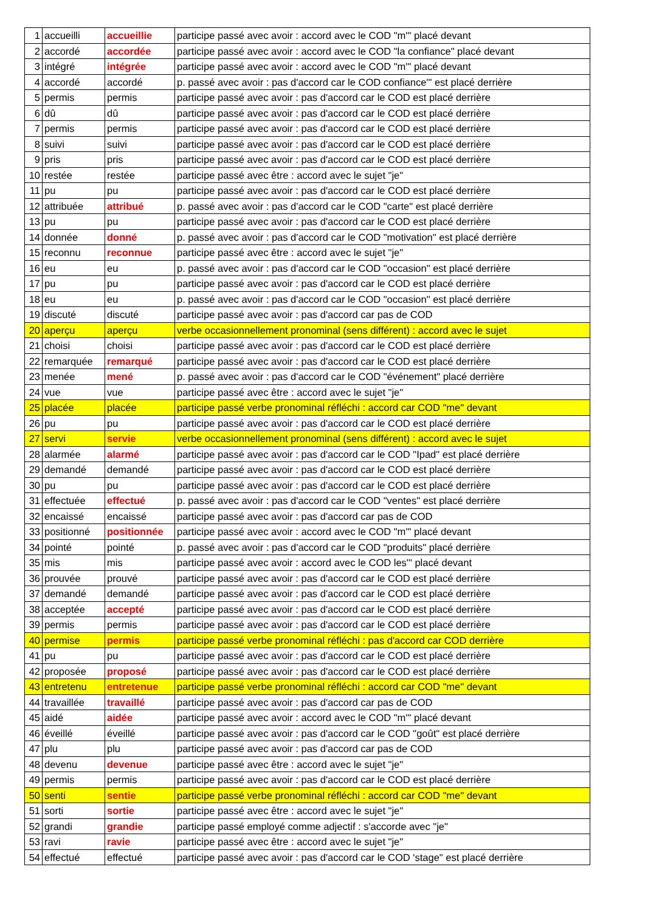| 1 | accueilli | accueillie | participe passé avec avoir : accord avec le COD "m'" placé devant |
| 2 | accordé | accordée | participe passé avec avoir : accord avec le COD "la confiance" placé devant |
| 3 | intégré | intégrée | participe passé avec avoir : accord avec le COD "m'" placé devant |
| 4 | accordé | accordé | p. passé avec avoir : pas d'accord car le COD confiance'" est placé derrière |
| 5 | permis | permis | participe passé avec avoir : pas d'accord car le COD est placé derrière |
| 6 | dû | dû | participe passé avec avoir : pas d'accord car le COD est placé derrière |
| 7 | permis | permis | participe passé avec avoir : pas d'accord car le COD est placé derrière |
| 8 | suivi | suivi | participe passé avec avoir : pas d'accord car le COD est placé derrière |
| 9 | pris | pris | participe passé avec avoir : pas d'accord car le COD est placé derrière |
| 10 | restée | restée | participe passé avec être : accord avec le sujet "je" |
| 11 | pu | pu | participe passé avec avoir : pas d'accord car le COD est placé derrière |
| 12 | attribuée | attribué | p. passé avec avoir : pas d'accord car le COD "carte" est placé derrière |
| 13 | pu | pu | participe passé avec avoir : pas d'accord car le COD est placé derrière |
| 14 | donnée | donné | p. passé avec avoir : pas d'accord car le COD "motivation" est placé derrière |
| 15 | reconnu | reconnue | participe passé avec être : accord avec le sujet "je" |
| 16 | eu | eu | p. passé avec avoir : pas d'accord car le COD "occasion" est placé derrière |
| 17 | pu | pu | participe passé avec avoir : pas d'accord car le COD est placé derrière |
| 18 | eu | eu | p. passé avec avoir : pas d'accord car le COD "occasion" est placé derrière |
| 19 | discuté | discuté | participe passé avec avoir : pas d'accord car pas de COD |
| 20 | aperçu | aperçu | verbe occasionnellement pronominal (sens différent) : accord avec le sujet |
| 21 | choisi | choisi | participe passé avec avoir : pas d'accord car le COD est placé derrière |
| 22 | remarquée | remarqué | participe passé avec avoir : pas d'accord car le COD est placé derrière |
| 23 | menée | mené | p. passé avec avoir : pas d'accord car le COD "événement" placé derrière |
| 24 | vue | vue | participe passé avec être : accord avec le sujet "je" |
| 25 | placée | placée | participe passé verbe pronominal réfléchi : accord car COD "me" devant |
| 26 | pu | pu | participe passé avec avoir : pas d'accord car le COD est placé derrière |
| 27 | servi | servie | verbe occasionnellement pronominal (sens différent) : accord avec le sujet |
| 28 | alarmée | alarmé | participe passé avec avoir : pas d'accord car le COD "Ipad" est placé derrière |
| 29 | demandé | demandé | participe passé avec avoir : pas d'accord car le COD est placé derrière |
| 30 | pu | pu | participe passé avec avoir : pas d'accord car le COD est placé derrière |
| 31 | effectuée | effectué | p. passé avec avoir : pas d'accord car le COD "ventes" est placé derrière |
| 32 | encaissé | encaissé | participe passé avec avoir : pas d'accord car pas de COD |
| 33 | positionné | positionnée | participe passé avec avoir : accord avec le COD "m'" placé devant |
| 34 | pointé | pointé | p. passé avec avoir : pas d'accord car le COD "produits" placé derrière |
| 35 | mis | mis | participe passé avec avoir : accord avec le COD les'" placé devant |
| 36 | prouvée | prouvé | participe passé avec avoir : pas d'accord car le COD est placé derrière |
| 37 | demandé | demandé | participe passé avec avoir : pas d'accord car le COD est placé derrière |
| 38 | acceptée | accepté | participe passé avec avoir : pas d'accord car le COD est placé derrière |
| 39 | permis | permis | participe passé avec avoir : pas d'accord car le COD est placé derrière |
| 40 | permise | permis | participe passé verbe pronominal réfléchi : pas d'accord car COD derrière |
| 41 | pu | pu | participe passé avec avoir : pas d'accord car le COD est placé derrière |
| 42 | proposée | proposé | participe passé avec avoir : pas d'accord car le COD est placé derrière |
| 43 | entretenu | entretenue | participe passé verbe pronominal réfléchi : accord car COD "me" devant |
| 44 | travaillée | travaillé | participe passé avec avoir : pas d'accord car pas de COD |
| 45 | aidé | aidée | participe passé avec avoir : accord avec le COD "m'" placé devant |
| 46 | éveillé | éveillé | participe passé avec avoir : pas d'accord car le COD "goût" est placé derrière |
| 47 | plu | plu | participe passé avec avoir : pas d'accord car pas de COD |
| 48 | devenu | devenue | participe passé avec être : accord avec le sujet "je" |
| 49 | permis | permis | participe passé avec avoir : pas d'accord car le COD est placé derrière |
| 50 | senti | sentie | participe passé verbe pronominal réfléchi : accord car COD "me" devant |
| 51 | sorti | sortie | participe passé avec être : accord avec le sujet "je" |
| 52 | grandi | grandie | participe passé employé comme adjectif : s'accorde avec "je" |
| 53 | ravi | ravie | participe passé avec être : accord avec le sujet "je" |
| 54 | effectué | effectué | participe passé avec avoir : pas d'accord car le COD 'stage" est placé derrière |